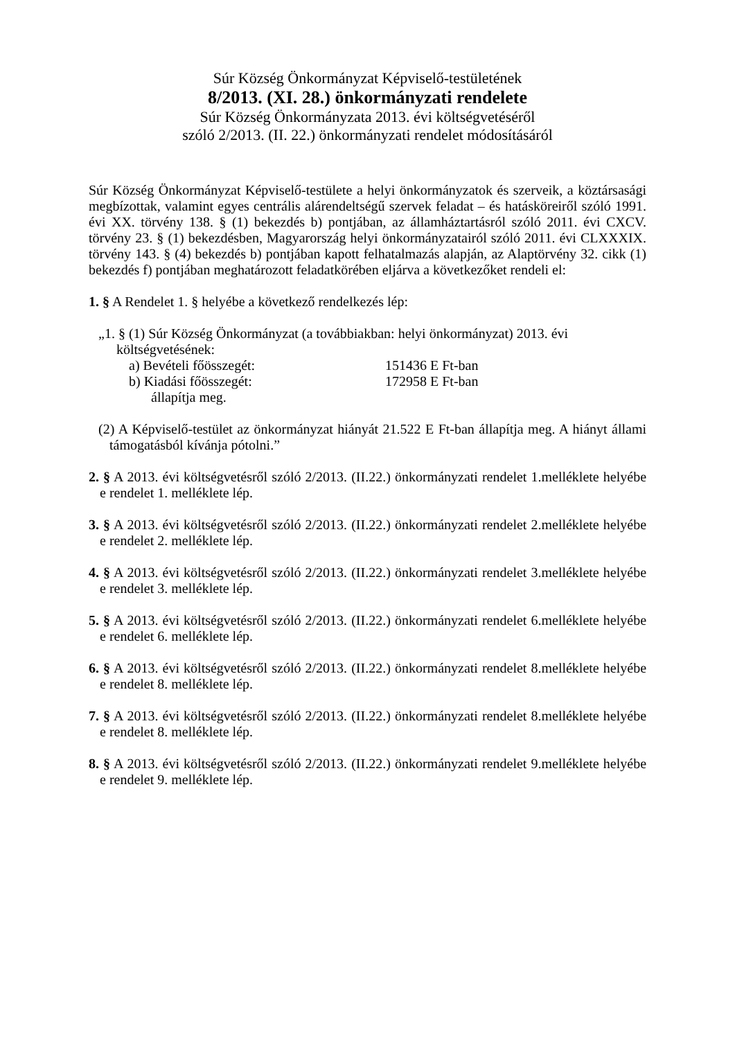Súr Község Önkormányzat Képviselő-testületének
8/2013. (XI. 28.) önkormányzati rendelete
Súr Község Önkormányzata 2013. évi költségvetéséről
szóló 2/2013. (II. 22.) önkormányzati rendelet módosításáról
Súr Község Önkormányzat Képviselő-testülete a helyi önkormányzatok és szerveik, a köztársasági megbízottak, valamint egyes centrális alárendeltségű szervek feladat – és hatásköreiről szóló 1991. évi XX. törvény 138. § (1) bekezdés b) pontjában, az államháztartásról szóló 2011. évi CXCV. törvény 23. § (1) bekezdésben, Magyarország helyi önkormányzatairól szóló 2011. évi CLXXXIX. törvény 143. § (4) bekezdés b) pontjában kapott felhatalmazás alapján, az Alaptörvény 32. cikk (1) bekezdés f) pontjában meghatározott feladatkörében eljárva a következőket rendeli el:
1. § A Rendelet 1. § helyébe a következő rendelkezés lép:
„1. § (1) Súr Község Önkormányzat (a továbbiakban: helyi önkormányzat) 2013. évi
költségvetésének:
a) Bevételi főösszegét: 151436 E Ft-ban
b) Kiadási főösszegét: 172958 E Ft-ban
állapítja meg.
(2) A Képviselő-testület az önkormányzat hiányát 21.522 E Ft-ban állapítja meg. A hiányt állami támogatásból kívánja pótolni.”
2. § A 2013. évi költségvetésről szóló 2/2013. (II.22.) önkormányzati rendelet 1.melléklete helyébe e rendelet 1. melléklete lép.
3. § A 2013. évi költségvetésről szóló 2/2013. (II.22.) önkormányzati rendelet 2.melléklete helyébe e rendelet 2. melléklete lép.
4. § A 2013. évi költségvetésről szóló 2/2013. (II.22.) önkormányzati rendelet 3.melléklete helyébe e rendelet 3. melléklete lép.
5. § A 2013. évi költségvetésről szóló 2/2013. (II.22.) önkormányzati rendelet 6.melléklete helyébe e rendelet 6. melléklete lép.
6. § A 2013. évi költségvetésről szóló 2/2013. (II.22.) önkormányzati rendelet 8.melléklete helyébe e rendelet 8. melléklete lép.
7. § A 2013. évi költségvetésről szóló 2/2013. (II.22.) önkormányzati rendelet 8.melléklete helyébe e rendelet 8. melléklete lép.
8. § A 2013. évi költségvetésről szóló 2/2013. (II.22.) önkormányzati rendelet 9.melléklete helyébe e rendelet 9. melléklete lép.